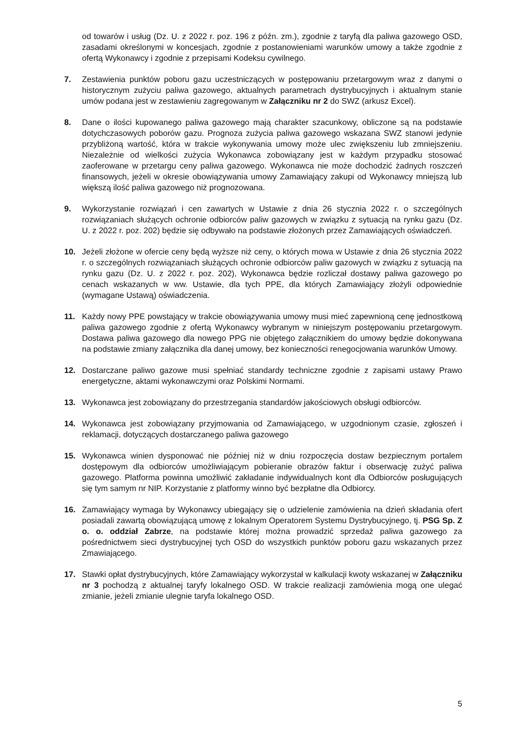od towarów i usług (Dz. U. z 2022 r. poz. 196 z późn. zm.), zgodnie z taryfą dla paliwa gazowego OSD, zasadami określonymi w koncesjach, zgodnie z postanowieniami warunków umowy a także zgodnie z ofertą Wykonawcy i zgodnie z przepisami Kodeksu cywilnego.
7. Zestawienia punktów poboru gazu uczestniczących w postępowaniu przetargowym wraz z danymi o historycznym zużyciu paliwa gazowego, aktualnych parametrach dystrybucyjnych i aktualnym stanie umów podana jest w zestawieniu zagregowanym w Załączniku nr 2 do SWZ (arkusz Excel).
8. Dane o ilości kupowanego paliwa gazowego mają charakter szacunkowy, obliczone są na podstawie dotychczasowych poborów gazu. Prognoza zużycia paliwa gazowego wskazana SWZ stanowi jedynie przybliżoną wartość, która w trakcie wykonywania umowy może ulec zwiększeniu lub zmniejszeniu. Niezależnie od wielkości zużycia Wykonawca zobowiązany jest w każdym przypadku stosować zaoferowane w przetargu ceny paliwa gazowego. Wykonawca nie może dochodzić żadnych roszczeń finansowych, jeżeli w okresie obowiązywania umowy Zamawiający zakupi od Wykonawcy mniejszą lub większą ilość paliwa gazowego niż prognozowana.
9. Wykorzystanie rozwiązań i cen zawartych w Ustawie z dnia 26 stycznia 2022 r. o szczególnych rozwiązaniach służących ochronie odbiorców paliw gazowych w związku z sytuacją na rynku gazu (Dz. U. z 2022 r. poz. 202) będzie się odbywało na podstawie złożonych przez Zamawiających oświadczeń.
10. Jeżeli złożone w ofercie ceny będą wyższe niż ceny, o których mowa w Ustawie z dnia 26 stycznia 2022 r. o szczególnych rozwiązaniach służących ochronie odbiorców paliw gazowych w związku z sytuacją na rynku gazu (Dz. U. z 2022 r. poz. 202), Wykonawca będzie rozliczał dostawy paliwa gazowego po cenach wskazanych w ww. Ustawie, dla tych PPE, dla których Zamawiający złożyli odpowiednie (wymagane Ustawą) oświadczenia.
11. Każdy nowy PPE powstający w trakcie obowiązywania umowy musi mieć zapewnioną cenę jednostkową paliwa gazowego zgodnie z ofertą Wykonawcy wybranym w niniejszym postępowaniu przetargowym. Dostawa paliwa gazowego dla nowego PPG nie objętego załącznikiem do umowy będzie dokonywana na podstawie zmiany załącznika dla danej umowy, bez konieczności renegocjowania warunków Umowy.
12. Dostarczane paliwo gazowe musi spełniać standardy techniczne zgodnie z zapisami ustawy Prawo energetyczne, aktami wykonawczymi oraz Polskimi Normami.
13. Wykonawca jest zobowiązany do przestrzegania standardów jakościowych obsługi odbiorców.
14. Wykonawca jest zobowiązany przyjmowania od Zamawiającego, w uzgodnionym czasie, zgłoszeń i reklamacji, dotyczących dostarczanego paliwa gazowego
15. Wykonawca winien dysponować nie później niż w dniu rozpoczęcia dostaw bezpiecznym portalem dostępowym dla odbiorców umożliwiającym pobieranie obrazów faktur i obserwację zużyć paliwa gazowego. Platforma powinna umożliwić zakładanie indywidualnych kont dla Odbiorców posługujących się tym samym nr NIP. Korzystanie z platformy winno być bezpłatne dla Odbiorcy.
16. Zamawiający wymaga by Wykonawcy ubiegający się o udzielenie zamówienia na dzień składania ofert posiadali zawartą obowiązującą umowę z lokalnym Operatorem Systemu Dystrybucyjnego, tj. PSG Sp. Z o. o. oddział Zabrze, na podstawie której można prowadzić sprzedaż paliwa gazowego za pośrednictwem sieci dystrybucyjnej tych OSD do wszystkich punktów poboru gazu wskazanych przez Zmawiającego.
17. Stawki opłat dystrybucyjnych, które Zamawiający wykorzystał w kalkulacji kwoty wskazanej w Załączniku nr 3 pochodzą z aktualnej taryfy lokalnego OSD. W trakcie realizacji zamówienia mogą one ulegać zmianie, jeżeli zmianie ulegnie taryfa lokalnego OSD.
5